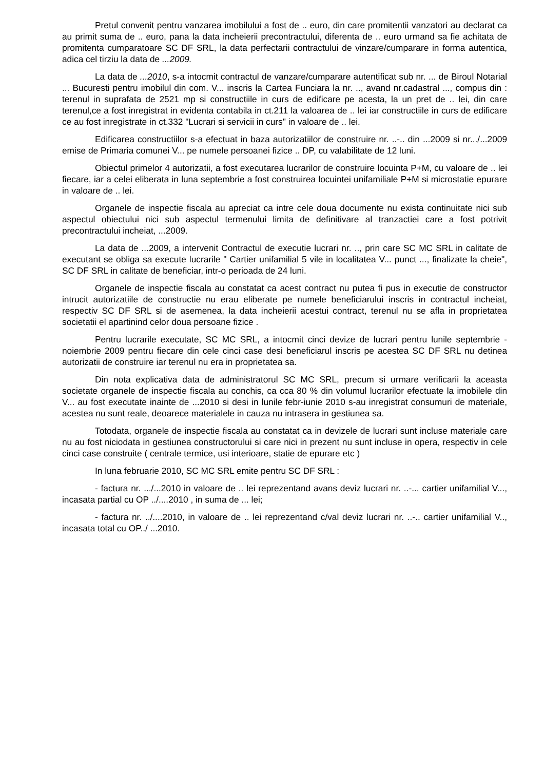Pretul convenit pentru vanzarea imobilului a fost de .. euro, din care promitentii vanzatori au declarat ca au primit suma de .. euro, pana la data incheierii precontractului, diferenta de .. euro urmand sa fie achitata de promitenta cumparatoare SC DF SRL, la data perfectarii contractului de vinzare/cumparare in forma autentica, adica cel tirziu la data de ...2009.
La data de ...2010, s-a intocmit contractul de vanzare/cumparare autentificat sub nr. ... de Biroul Notarial ... Bucuresti pentru imobilul din com. V... inscris la Cartea Funciara la nr. .., avand nr.cadastral ..., compus din : terenul in suprafata de 2521 mp si constructiile in curs de edificare pe acesta, la un pret de .. lei, din care terenul,ce a fost inregistrat in evidenta contabila in ct.211 la valoarea de .. lei iar constructiile in curs de edificare ce au fost inregistrate in ct.332 "Lucrari si servicii in curs" in valoare de .. lei.
Edificarea constructiilor s-a efectuat in baza autorizatiilor de construire nr. ..-.. din ...2009 si nr.../...2009 emise de Primaria comunei V... pe numele persoanei fizice .. DP, cu valabilitate de 12 luni.
Obiectul primelor 4 autorizatii, a fost executarea lucrarilor de construire locuinta P+M, cu valoare de .. lei fiecare, iar a celei eliberata in luna septembrie a fost construirea locuintei unifamiliale P+M si microstatie epurare in valoare de .. lei.
Organele de inspectie fiscala au apreciat ca intre cele doua documente nu exista continuitate nici sub aspectul obiectului nici sub aspectul termenului limita de definitivare al tranzactiei care a fost potrivit precontractului incheiat, ...2009.
La data de ...2009, a intervenit Contractul de executie lucrari nr. .., prin care SC MC SRL in calitate de executant se obliga sa execute lucrarile " Cartier unifamilial 5 vile in localitatea V... punct ..., finalizate la cheie", SC DF SRL in calitate de beneficiar, intr-o perioada de 24 luni.
Organele de inspectie fiscala au constatat ca acest contract nu putea fi pus in executie de constructor intrucit autorizatiile de constructie nu erau eliberate pe numele beneficiarului inscris in contractul incheiat, respectiv SC DF SRL si de asemenea, la data incheierii acestui contract, terenul nu se afla in proprietatea societatii el apartinind celor doua persoane fizice .
Pentru lucrarile executate, SC MC SRL, a intocmit cinci devize de lucrari pentru lunile septembrie - noiembrie 2009 pentru fiecare din cele cinci case desi beneficiarul inscris pe acestea SC DF SRL nu detinea autorizatii de construire iar terenul nu era in proprietatea sa.
Din nota explicativa data de administratorul SC MC SRL, precum si urmare verificarii la aceasta societate organele de inspectie fiscala au conchis, ca cca 80 % din volumul lucrarilor efectuate la imobilele din V... au fost executate inainte de ...2010 si desi in lunile febr-iunie 2010 s-au inregistrat consumuri de materiale, acestea nu sunt reale, deoarece materialele in cauza nu intrasera in gestiunea sa.
Totodata, organele de inspectie fiscala au constatat ca in devizele de lucrari sunt incluse materiale care nu au fost niciodata in gestiunea constructorului si care nici in prezent nu sunt incluse in opera, respectiv in cele cinci case construite ( centrale termice, usi interioare, statie de epurare etc )
In luna februarie 2010, SC MC SRL emite pentru SC DF SRL :
- factura nr. .../...2010 in valoare de .. lei reprezentand avans deviz lucrari nr. ..-... cartier unifamilial V..., incasata partial cu OP ../....2010 , in suma de ... lei;
- factura nr. ../....2010, in valoare de .. lei reprezentand c/val deviz lucrari nr. ..-.. cartier unifamilial V.., incasata total cu OP../ ...2010.